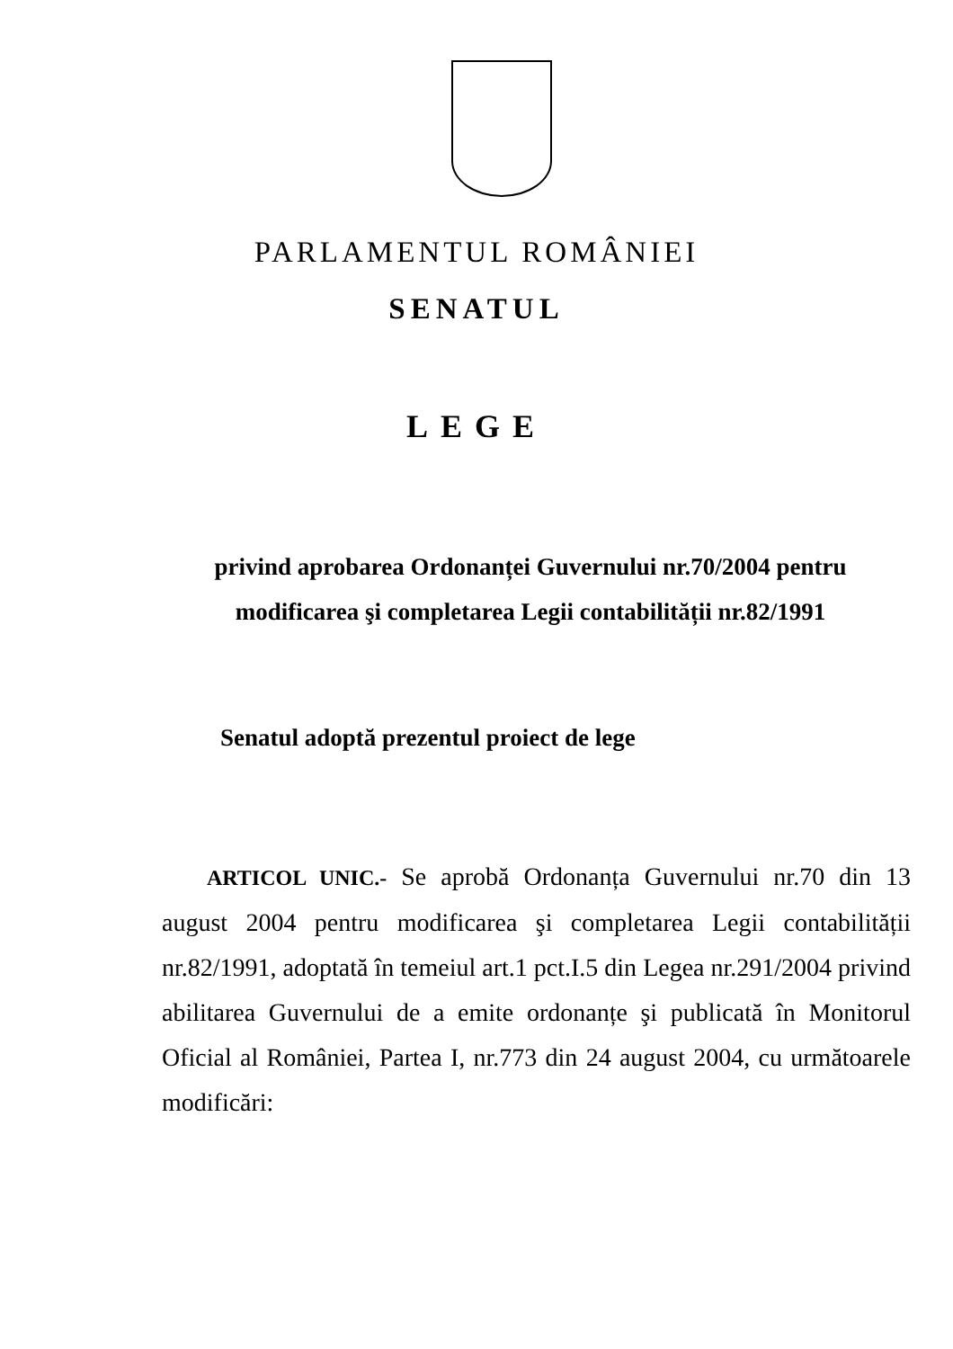PARLAMENTUL ROMÂNIEI
SENATUL
LEGE
privind aprobarea Ordonanței Guvernului nr.70/2004 pentru modificarea şi completarea Legii contabilității nr.82/1991
Senatul adoptă prezentul proiect de lege
ARTICOL UNIC.- Se aprobă Ordonanța Guvernului nr.70 din 13 august 2004 pentru modificarea şi completarea Legii contabilității nr.82/1991, adoptată în temeiul art.1 pct.I.5 din Legea nr.291/2004 privind abilitarea Guvernului de a emite ordonanțe şi publicată în Monitorul Oficial al României, Partea I, nr.773 din 24 august 2004, cu următoarele modificări: